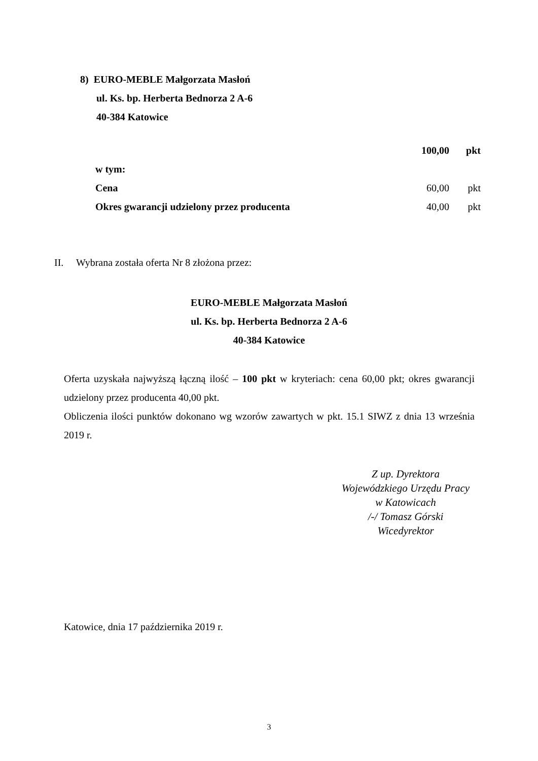8) EURO-MEBLE Małgorzata Masłoń
ul. Ks. bp. Herberta Bednorza 2 A-6
40-384 Katowice
| | 100,00 | pkt |
| w tym: | | |
| Cena | 60,00 | pkt |
| Okres gwarancji udzielony przez producenta | 40,00 | pkt |
II. Wybrana została oferta Nr 8 złożona przez:
EURO-MEBLE Małgorzata Masłoń
ul. Ks. bp. Herberta Bednorza 2 A-6
40-384 Katowice
Oferta uzyskała najwyższą łączną ilość – 100 pkt w kryteriach: cena 60,00 pkt; okres gwarancji udzielony przez producenta 40,00 pkt.
Obliczenia ilości punktów dokonano wg wzorów zawartych w pkt. 15.1 SIWZ z dnia 13 września 2019 r.
Z up. Dyrektora
Wojewódzkiego Urzędu Pracy
w Katowicach
/-/ Tomasz Górski
Wicedyrektor
Katowice, dnia 17 października 2019 r.
3